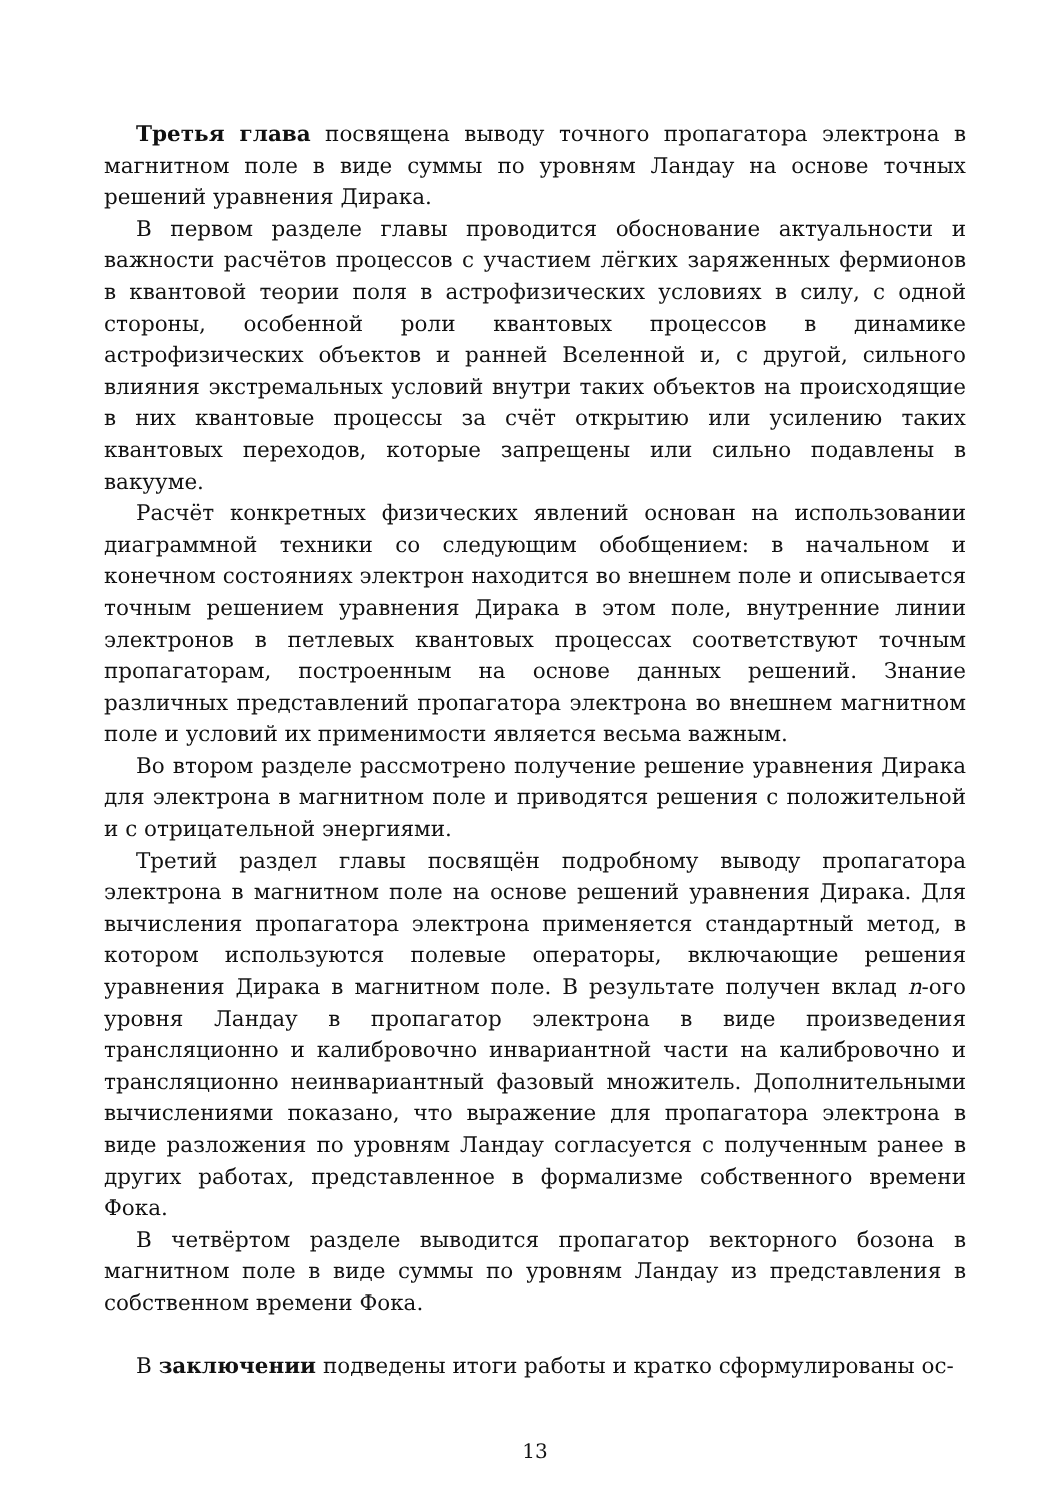Третья глава посвящена выводу точного пропагатора электрона в магнитном поле в виде суммы по уровням Ландау на основе точных решений уравнения Дирака.
В первом разделе главы проводится обоснование актуальности и важности расчётов процессов с участием лёгких заряженных фермионов в квантовой теории поля в астрофизических условиях в силу, с одной стороны, особенной роли квантовых процессов в динамике астрофизических объектов и ранней Вселенной и, с другой, сильного влияния экстремальных условий внутри таких объектов на происходящие в них квантовые процессы за счёт открытию или усилению таких квантовых переходов, которые запрещены или сильно подавлены в вакууме.
Расчёт конкретных физических явлений основан на использовании диаграммной техники со следующим обобщением: в начальном и конечном состояниях электрон находится во внешнем поле и описывается точным решением уравнения Дирака в этом поле, внутренние линии электронов в петлевых квантовых процессах соответствуют точным пропагаторам, построенным на основе данных решений. Знание различных представлений пропагатора электрона во внешнем магнитном поле и условий их применимости является весьма важным.
Во втором разделе рассмотрено получение решение уравнения Дирака для электрона в магнитном поле и приводятся решения с положительной и с отрицательной энергиями.
Третий раздел главы посвящён подробному выводу пропагатора электрона в магнитном поле на основе решений уравнения Дирака. Для вычисления пропагатора электрона применяется стандартный метод, в котором используются полевые операторы, включающие решения уравнения Дирака в магнитном поле. В результате получен вклад n-ого уровня Ландау в пропагатор электрона в виде произведения трансляционно и калибровочно инвариантной части на калибровочно и трансляционно неинвариантный фазовый множитель. Дополнительными вычислениями показано, что выражение для пропагатора электрона в виде разложения по уровням Ландау согласуется с полученным ранее в других работах, представленное в формализме собственного времени Фока.
В четвёртом разделе выводится пропагатор векторного бозона в магнитном поле в виде суммы по уровням Ландау из представления в собственном времени Фока.
В заключении подведены итоги работы и кратко сформулированы ос-
13